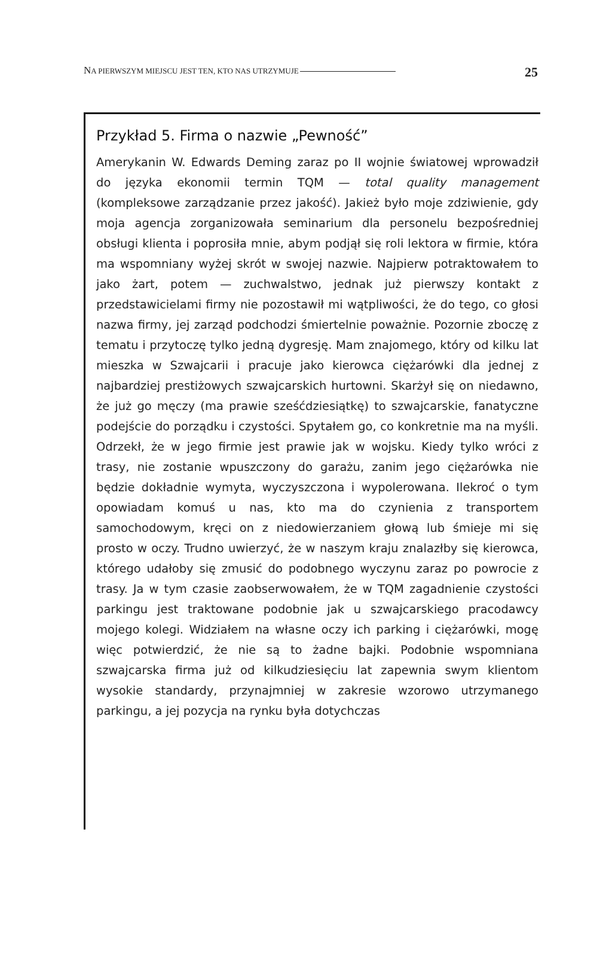NA PIERWSZYM MIEJSCU JEST TEN, KTO NAS UTRZYMUJE 25
Przykład 5. Firma o nazwie „Pewność”
Amerykanin W. Edwards Deming zaraz po II wojnie światowej wprowadził do języka ekonomii termin TQM — total quality management (kompleksowe zarządzanie przez jakość). Jakież było moje zdziwienie, gdy moja agencja zorganizowała seminarium dla personelu bezpośredniej obsługi klienta i poprosiła mnie, abym podjął się roli lektora w firmie, która ma wspomniany wyżej skrót w swojej nazwie. Najpierw potraktowałem to jako żart, potem — zuchwalstwo, jednak już pierwszy kontakt z przedstawicielami firmy nie pozostawił mi wątpliwości, że do tego, co głosi nazwa firmy, jej zarząd podchodzi śmiertelnie poważnie. Pozornie zboczę z tematu i przytoczę tylko jedną dygresję. Mam znajomego, który od kilku lat mieszka w Szwajcarii i pracuje jako kierowca ciężarówki dla jednej z najbardziej prestiżowych szwajcarskich hurtowni. Skarżył się on niedawno, że już go męczy (ma prawie sześćdziesiątkę) to szwajcarskie, fanatyczne podejście do porządku i czystości. Spytałem go, co konkretnie ma na myśli. Odrzekł, że w jego firmie jest prawie jak w wojsku. Kiedy tylko wróci z trasy, nie zostanie wpuszczony do garażu, zanim jego ciężarówka nie będzie dokładnie wymyta, wyczyszczona i wypolerowana. Ilekroć o tym opowiadam komuś u nas, kto ma do czynienia z transportem samochodowym, kręci on z niedowierzaniem głową lub śmieje mi się prosto w oczy. Trudno uwierzyć, że w naszym kraju znalazłby się kierowca, którego udałoby się zmusić do podobnego wyczynu zaraz po powrocie z trasy. Ja w tym czasie zaobserwowałem, że w TQM zagadnienie czystości parkingu jest traktowane podobnie jak u szwajcarskiego pracodawcy mojego kolegi. Widziałem na własne oczy ich parking i ciężarówki, mogę więc potwierdzić, że nie są to żadne bajki. Podobnie wspomniana szwajcarska firma już od kilkudziesięciu lat zapewnia swym klientom wysokie standardy, przynajmniej w zakresie wzorowo utrzymanego parkingu, a jej pozycja na rynku była dotychczas